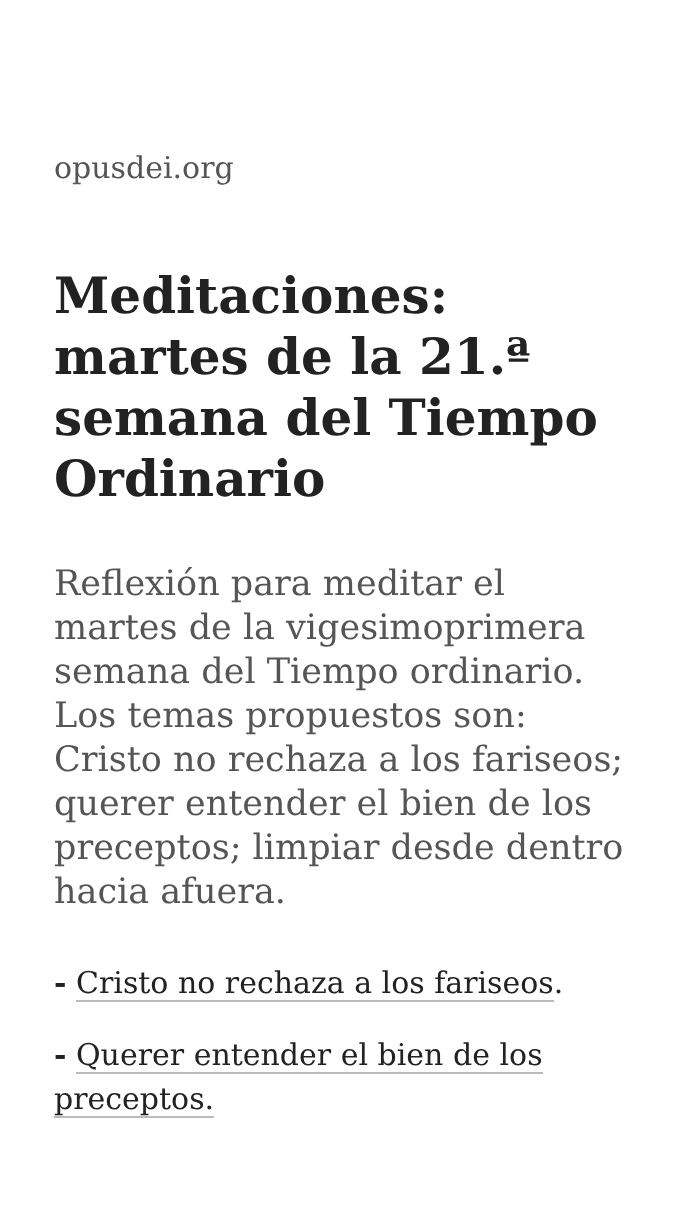opusdei.org
Meditaciones: martes de la 21.ª semana del Tiempo Ordinario
Reflexión para meditar el martes de la vigesimoprimera semana del Tiempo ordinario. Los temas propuestos son: Cristo no rechaza a los fariseos; querer entender el bien de los preceptos; limpiar desde dentro hacia afuera.
- Cristo no rechaza a los fariseos.
- Querer entender el bien de los preceptos.